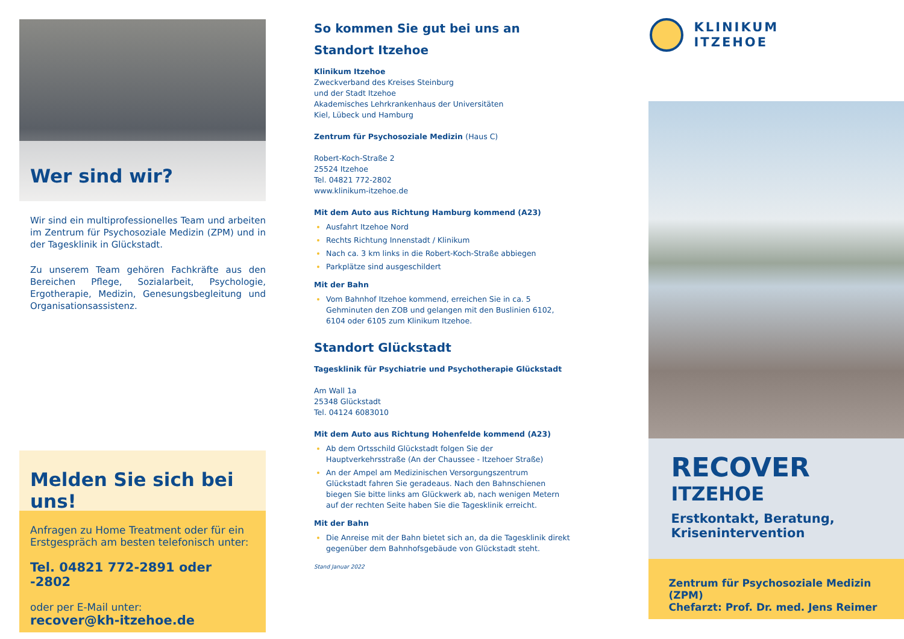Wer sind wir?
Wir sind ein multiprofessionelles Team und arbeiten im Zentrum für Psychosoziale Medizin (ZPM) und in der Tagesklinik in Glückstadt.
Zu unserem Team gehören Fachkräfte aus den Bereichen Pflege, Sozialarbeit, Psychologie, Ergotherapie, Medizin, Genesungsbegleitung und Organisationsassistenz.
Melden Sie sich bei uns!
Anfragen zu Home Treatment oder für ein Erstgespräch am besten telefonisch unter:
Tel. 04821 772-2891 oder -2802
oder per E-Mail unter:
recover@kh-itzehoe.de
So kommen Sie gut bei uns an
Standort Itzehoe
Klinikum Itzehoe
Zweckverband des Kreises Steinburg
und der Stadt Itzehoe
Akademisches Lehrkrankenhaus der Universitäten
Kiel, Lübeck und Hamburg
Zentrum für Psychosoziale Medizin (Haus C)
Robert-Koch-Straße 2
25524 Itzehoe
Tel. 04821 772-2802
www.klinikum-itzehoe.de
Mit dem Auto aus Richtung Hamburg kommend (A23)
Ausfahrt Itzehoe Nord
Rechts Richtung Innenstadt / Klinikum
Nach ca. 3 km links in die Robert-Koch-Straße abbiegen
Parkplätze sind ausgeschildert
Mit der Bahn
Vom Bahnhof Itzehoe kommend, erreichen Sie in ca. 5 Gehminuten den ZOB und gelangen mit den Buslinien 6102, 6104 oder 6105 zum Klinikum Itzehoe.
Standort Glückstadt
Tagesklinik für Psychiatrie und Psychotherapie Glückstadt
Am Wall 1a
25348 Glückstadt
Tel. 04124 6083010
Mit dem Auto aus Richtung Hohenfelde kommend (A23)
Ab dem Ortsschild Glückstadt folgen Sie der Hauptverkehrsstraße (An der Chaussee - Itzehoer Straße)
An der Ampel am Medizinischen Versorgungszentrum Glückstadt fahren Sie geradeaus. Nach den Bahnschienen biegen Sie bitte links am Glückwerk ab, nach wenigen Metern auf der rechten Seite haben Sie die Tagesklinik erreicht.
Mit der Bahn
Die Anreise mit der Bahn bietet sich an, da die Tagesklinik direkt gegenüber dem Bahnhofsgebäude von Glückstadt steht.
Stand Januar 2022
KLINIKUM
ITZEHOE
RECOVER
ITZEHOE
Erstkontakt, Beratung,
Krisenintervention
Zentrum für Psychosoziale Medizin (ZPM)
Chefarzt: Prof. Dr. med. Jens Reimer